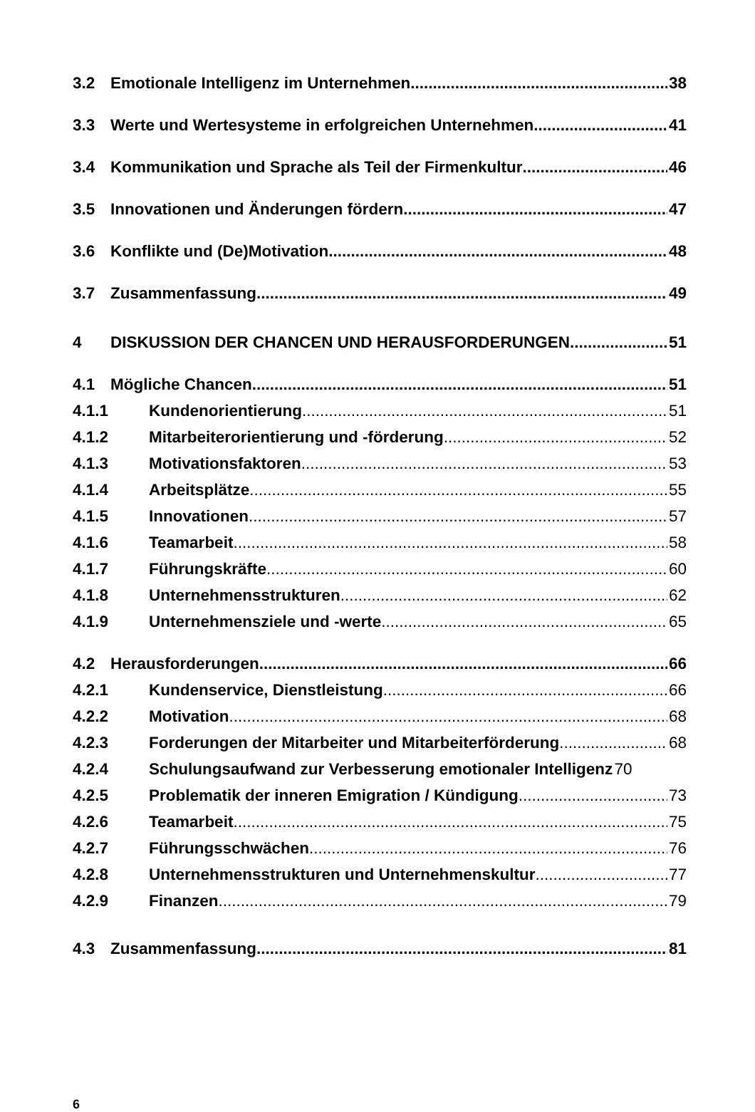3.2 Emotionale Intelligenz im Unternehmen 38
3.3 Werte und Wertesysteme in erfolgreichen Unternehmen 41
3.4 Kommunikation und Sprache als Teil der Firmenkultur 46
3.5 Innovationen und Änderungen fördern 47
3.6 Konflikte und (De)Motivation 48
3.7 Zusammenfassung 49
4 DISKUSSION DER CHANCEN UND HERAUSFORDERUNGEN 51
4.1 Mögliche Chancen 51
4.1.1 Kundenorientierung 51
4.1.2 Mitarbeiterorientierung und -förderung 52
4.1.3 Motivationsfaktoren 53
4.1.4 Arbeitsplätze 55
4.1.5 Innovationen 57
4.1.6 Teamarbeit 58
4.1.7 Führungskräfte 60
4.1.8 Unternehmensstrukturen 62
4.1.9 Unternehmensziele und -werte 65
4.2 Herausforderungen 66
4.2.1 Kundenservice, Dienstleistung 66
4.2.2 Motivation 68
4.2.3 Forderungen der Mitarbeiter und Mitarbeiterförderung 68
4.2.4 Schulungsaufwand zur Verbesserung emotionaler Intelligenz 70
4.2.5 Problematik der inneren Emigration / Kündigung 73
4.2.6 Teamarbeit 75
4.2.7 Führungsschwächen 76
4.2.8 Unternehmensstrukturen und Unternehmenskultur 77
4.2.9 Finanzen 79
4.3 Zusammenfassung 81
6